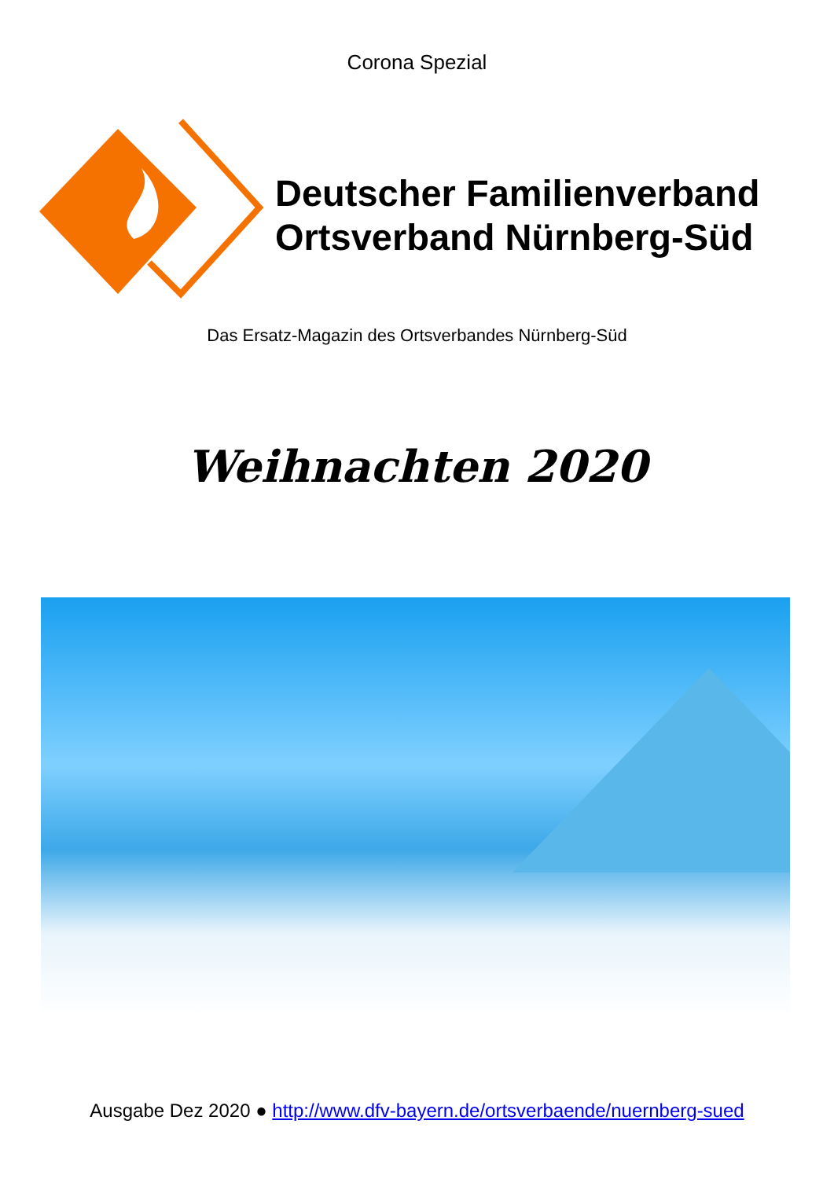Corona Spezial
Deutscher Familienverband
Ortsverband Nürnberg-Süd
Das Ersatz-Magazin des Ortsverbandes Nürnberg-Süd
Weihnachten 2020
Ausgabe Dez 2020 ● http://www.dfv-bayern.de/ortsverbaende/nuernberg-sued